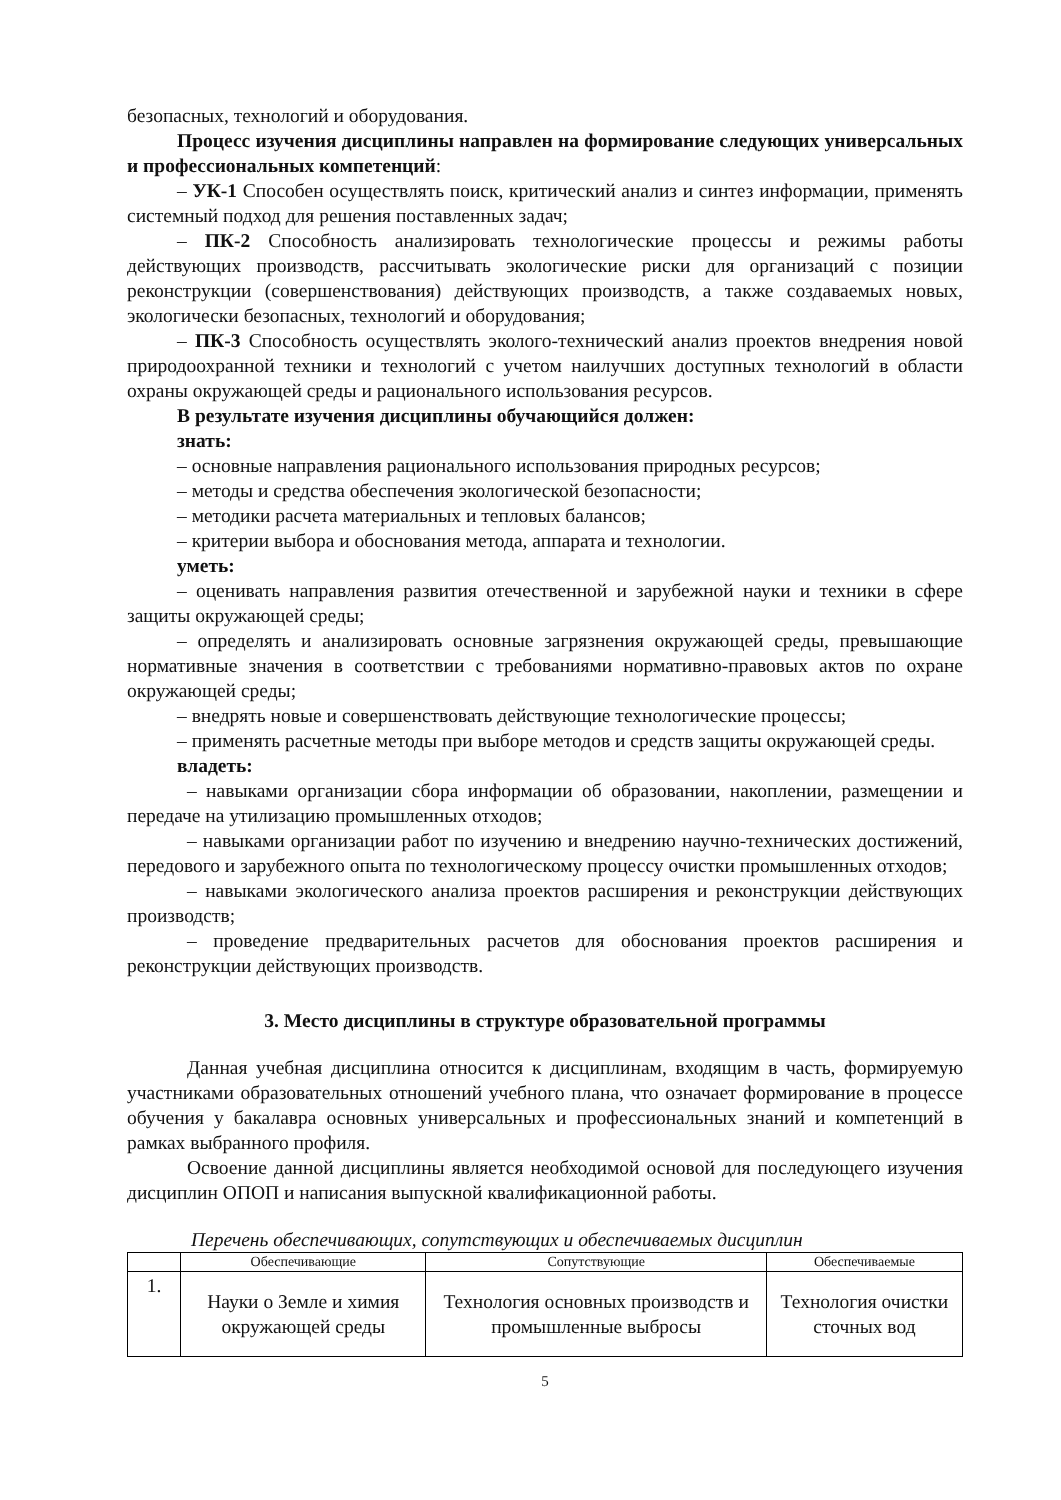безопасных, технологий и оборудования.
Процесс изучения дисциплины направлен на формирование следующих универсальных и профессиональных компетенций:
– УК-1 Способен осуществлять поиск, критический анализ и синтез информации, применять системный подход для решения поставленных задач;
– ПК-2 Способность анализировать технологические процессы и режимы работы действующих производств, рассчитывать экологические риски для организаций с позиции реконструкции (совершенствования) действующих производств, а также создаваемых новых, экологически безопасных, технологий и оборудования;
– ПК-3 Способность осуществлять эколого-технический анализ проектов внедрения новой природоохранной техники и технологий с учетом наилучших доступных технологий в области охраны окружающей среды и рационального использования ресурсов.
В результате изучения дисциплины обучающийся должен:
знать:
– основные направления рационального использования природных ресурсов;
– методы и средства обеспечения экологической безопасности;
– методики расчета материальных и тепловых балансов;
– критерии выбора и обоснования метода, аппарата и технологии.
уметь:
– оценивать направления развития отечественной и зарубежной науки и техники в сфере защиты окружающей среды;
– определять и анализировать основные загрязнения окружающей среды, превышающие нормативные значения в соответствии с требованиями нормативно-правовых актов по охране окружающей среды;
– внедрять новые и совершенствовать действующие технологические процессы;
– применять расчетные методы при выборе методов и средств защиты окружающей среды.
владеть:
– навыками организации сбора информации об образовании, накоплении, размещении и передаче на утилизацию промышленных отходов;
– навыками организации работ по изучению и внедрению научно-технических достижений, передового и зарубежного опыта по технологическому процессу очистки промышленных отходов;
– навыками экологического анализа проектов расширения и реконструкции действующих производств;
– проведение предварительных расчетов для обоснования проектов расширения и реконструкции действующих производств.
3. Место дисциплины в структуре образовательной программы
Данная учебная дисциплина относится к дисциплинам, входящим в часть, формируемую участниками образовательных отношений учебного плана, что означает формирование в процессе обучения у бакалавра основных универсальных и профессиональных знаний и компетенций в рамках выбранного профиля.
Освоение данной дисциплины является необходимой основой для последующего изучения дисциплин ОПОП и написания выпускной квалификационной работы.
Перечень обеспечивающих, сопутствующих и обеспечиваемых дисциплин
| | Обеспечивающие | Сопутствующие | Обеспечиваемые |
| --- | --- | --- | --- |
| 1. | Науки о Земле и химия окружающей среды | Технология основных производств и промышленные выбросы | Технология очистки сточных вод |
5